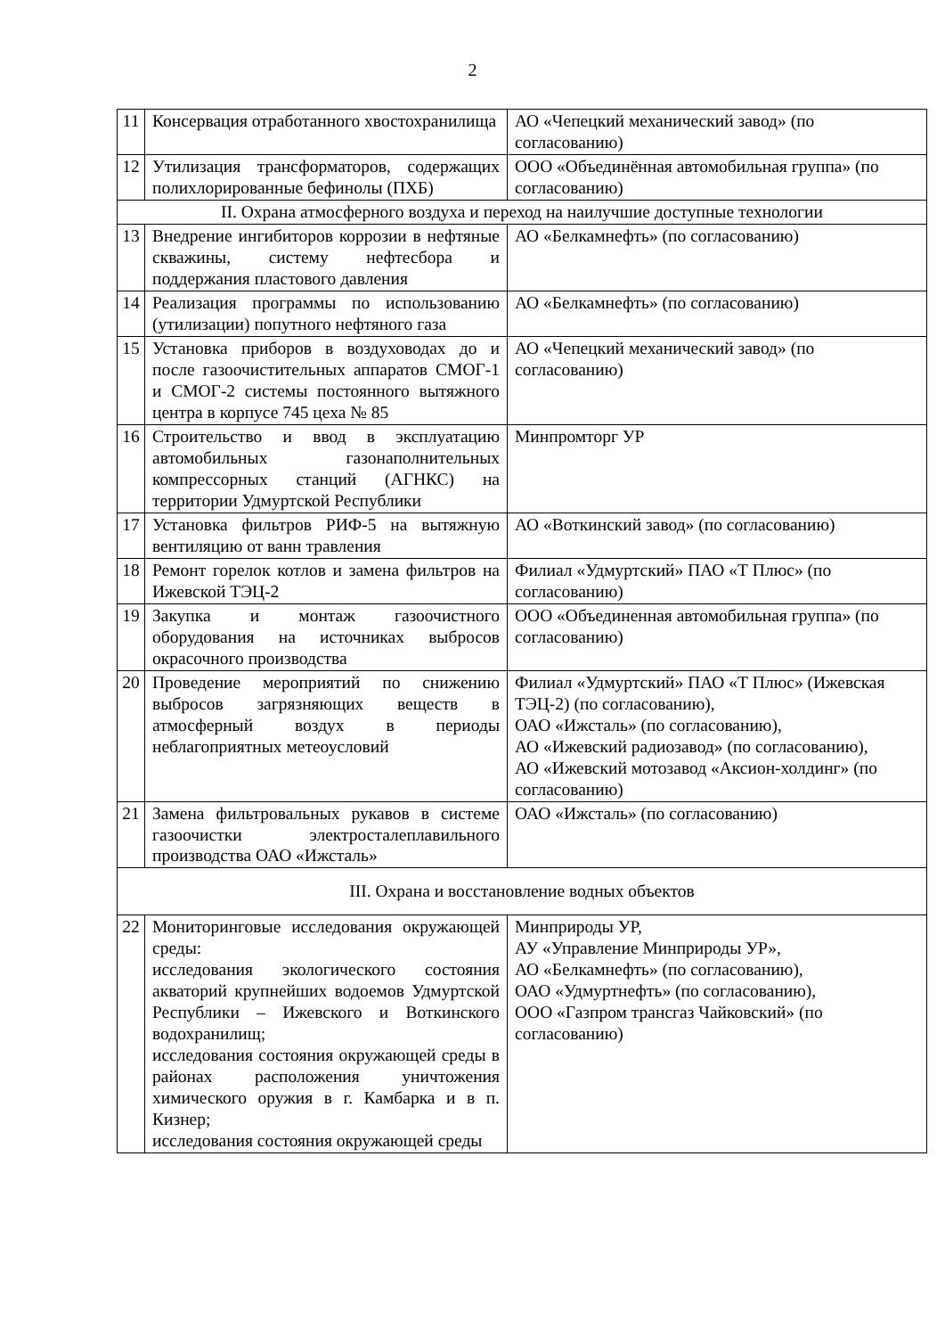2
| 11 | Консервация отработанного хвостохранилища | АО «Чепецкий механический завод» (по согласованию) |
| 12 | Утилизация трансформаторов, содержащих полихлорированные бефинолы (ПХБ) | ООО «Объединённая автомобильная группа» (по согласованию) |
| II. Охрана атмосферного воздуха и переход на наилучшие доступные технологии | | |
| 13 | Внедрение ингибиторов коррозии в нефтяные скважины, систему нефтесбора и поддержания пластового давления | АО «Белкамнефть» (по согласованию) |
| 14 | Реализация программы по использованию (утилизации) попутного нефтяного газа | АО «Белкамнефть» (по согласованию) |
| 15 | Установка приборов в воздуховодах до и после газоочистительных аппаратов СМОГ-1 и СМОГ-2 системы постоянного вытяжного центра в корпусе 745 цеха № 85 | АО «Чепецкий механический завод» (по согласованию) |
| 16 | Строительство и ввод в эксплуатацию автомобильных газонаполнительных компрессорных станций (АГНКС) на территории Удмуртской Республики | Минпромторг УР |
| 17 | Установка фильтров РИФ-5 на вытяжную вентиляцию от ванн травления | АО «Воткинский завод» (по согласованию) |
| 18 | Ремонт горелок котлов и замена фильтров на Ижевской ТЭЦ-2 | Филиал «Удмуртский» ПАО «Т Плюс» (по согласованию) |
| 19 | Закупка и монтаж газоочистного оборудования на источниках выбросов окрасочного производства | ООО «Объединенная автомобильная группа» (по согласованию) |
| 20 | Проведение мероприятий по снижению выбросов загрязняющих веществ в атмосферный воздух в периоды неблагоприятных метеоусловий | Филиал «Удмуртский» ПАО «Т Плюс» (Ижевская ТЭЦ-2) (по согласованию), ОАО «Ижсталь» (по согласованию), АО «Ижевский радиозавод» (по согласованию), АО «Ижевский мотозавод «Аксион-холдинг» (по согласованию) |
| 21 | Замена фильтровальных рукавов в системе газоочистки электросталеплавильного производства ОАО «Ижсталь» | ОАО «Ижсталь» (по согласованию) |
| III. Охрана и восстановление водных объектов | | |
| 22 | Мониторинговые исследования окружающей среды: исследования экологического состояния акваторий крупнейших водоемов Удмуртской Республики – Ижевского и Воткинского водохранилищ; исследования состояния окружающей среды в районах расположения уничтожения химического оружия в г. Камбарка и в п. Кизнер; исследования состояния окружающей среды | Минприроды УР, АУ «Управление Минприроды УР», АО «Белкамнефть» (по согласованию), ОАО «Удмуртнефть» (по согласованию), ООО «Газпром трансгаз Чайковский» (по согласованию) |